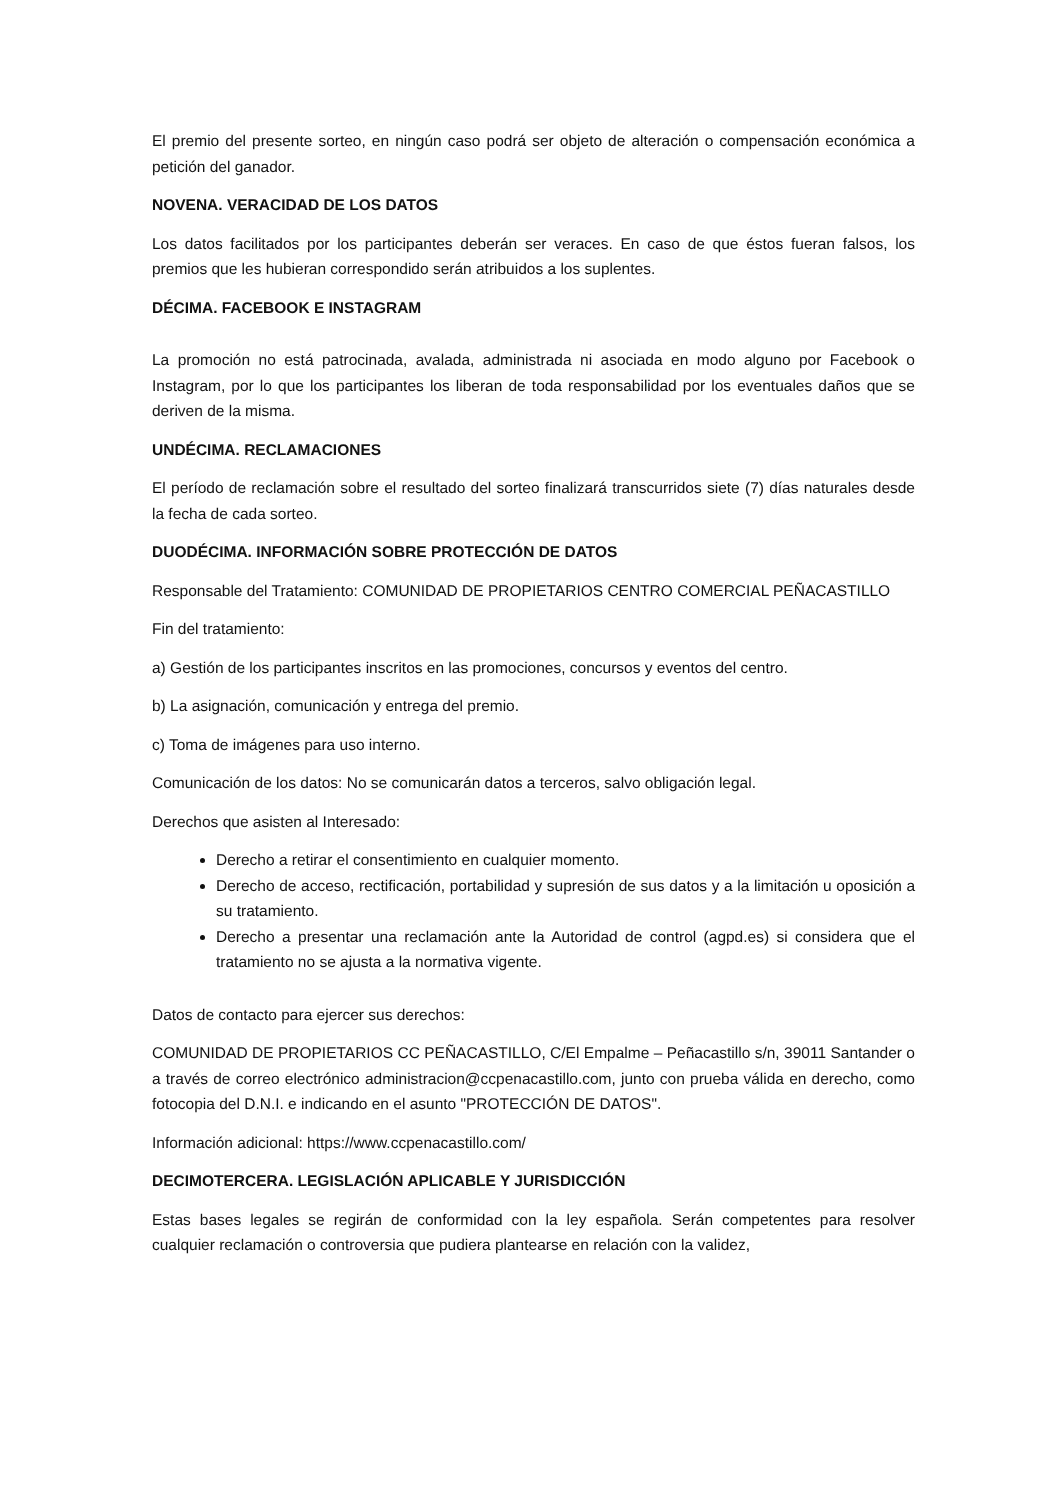El premio del presente sorteo, en ningún caso podrá ser objeto de alteración o compensación económica a petición del ganador.
NOVENA. VERACIDAD DE LOS DATOS
Los datos facilitados por los participantes deberán ser veraces. En caso de que éstos fueran falsos, los premios que les hubieran correspondido serán atribuidos a los suplentes.
DÉCIMA. FACEBOOK E INSTAGRAM
La promoción no está patrocinada, avalada, administrada ni asociada en modo alguno por Facebook o Instagram, por lo que los participantes los liberan de toda responsabilidad por los eventuales daños que se deriven de la misma.
UNDÉCIMA. RECLAMACIONES
El período de reclamación sobre el resultado del sorteo finalizará transcurridos siete (7) días naturales desde la fecha de cada sorteo.
DUODÉCIMA. INFORMACIÓN SOBRE PROTECCIÓN DE DATOS
Responsable del Tratamiento: COMUNIDAD DE PROPIETARIOS CENTRO COMERCIAL PEÑACASTILLO
Fin del tratamiento:
a) Gestión de los participantes inscritos en las promociones, concursos y eventos del centro.
b) La asignación, comunicación y entrega del premio.
c) Toma de imágenes para uso interno.
Comunicación de los datos: No se comunicarán datos a terceros, salvo obligación legal.
Derechos que asisten al Interesado:
Derecho a retirar el consentimiento en cualquier momento.
Derecho de acceso, rectificación, portabilidad y supresión de sus datos y a la limitación u oposición a su tratamiento.
Derecho a presentar una reclamación ante la Autoridad de control (agpd.es) si considera que el tratamiento no se ajusta a la normativa vigente.
Datos de contacto para ejercer sus derechos:
COMUNIDAD DE PROPIETARIOS CC PEÑACASTILLO, C/El Empalme – Peñacastillo s/n, 39011 Santander o a través de correo electrónico administracion@ccpenacastillo.com, junto con prueba válida en derecho, como fotocopia del D.N.I. e indicando en el asunto "PROTECCIÓN DE DATOS".
Información adicional: https://www.ccpenacastillo.com/
DECIMOTERCERA. LEGISLACIÓN APLICABLE Y JURISDICCIÓN
Estas bases legales se regirán de conformidad con la ley española. Serán competentes para resolver cualquier reclamación o controversia que pudiera plantearse en relación con la validez,